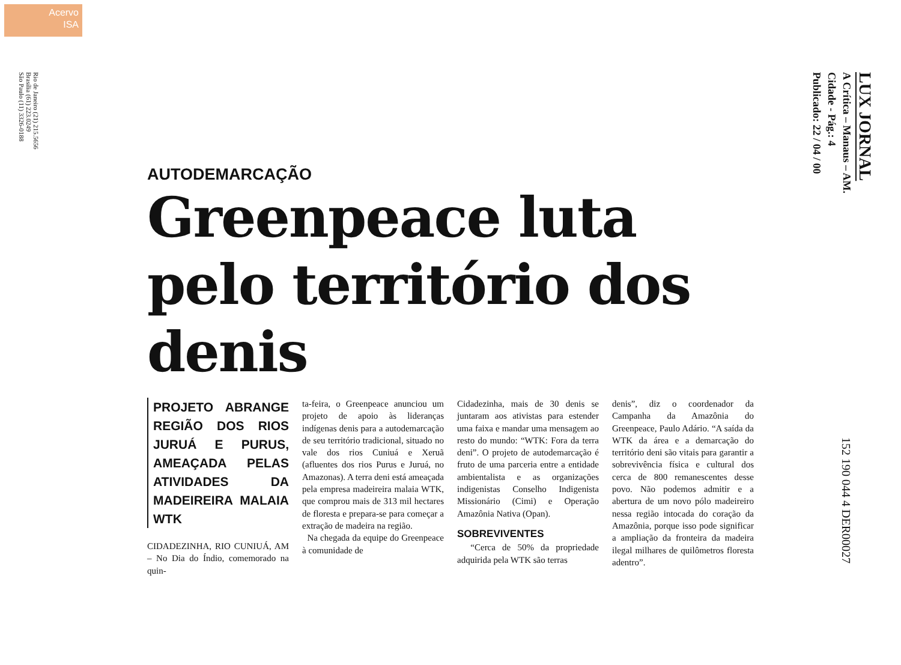Acervo
ISA
Rio de Janeiro (21) 215.5656
Brasília (61) 223.0249
São Paulo (11) 3326-0188
LUX JORNAL
A Crítica – Manaus – AM.
Cidade - Pág.: 4
Publicado: 22 / 04 / 00
AUTODEMARCAÇÃO
Greenpeace luta pelo território dos denis
PROJETO ABRANGE REGIÃO DOS RIOS JURUÁ E PURUS, AMEAÇADA PELAS ATIVIDADES DA MADEIREIRA MALAIA WTK
CIDADEZINHA, RIO CUNIUÁ, AM – No Dia do Índio, comemorado na quin-
ta-feira, o Greenpeace anunciou um projeto de apoio às lideranças indígenas denis para a autodemarcação de seu território tradicional, situado no vale dos rios Cuniuá e Xeruã (afluentes dos rios Purus e Juruá, no Amazonas). A terra deni está ameaçada pela empresa madeireira malaia WTK, que comprou mais de 313 mil hectares de floresta e prepara-se para começar a extração de madeira na região.
Na chegada da equipe do Greenpeace à comunidade de
Cidadezinha, mais de 30 denis se juntaram aos ativistas para estender uma faixa e mandar uma mensagem ao resto do mundo: “WTK: Fora da terra deni”. O projeto de autodemarcação é fruto de uma parceria entre a entidade ambientalista e as organizações indigenistas Conselho Indigenista Missionário (Cimi) e Operação Amazônia Nativa (Opan).
SOBREVIVENTES
“Cerca de 50% da propriedade adquirida pela WTK são terras
denis”, diz o coordenador da Campanha da Amazônia do Greenpeace, Paulo Adário. “A saída da WTK da área e a demarcação do território deni são vitais para garantir a sobrevivência física e cultural dos cerca de 800 remanescentes desse povo. Não podemos admitir e a abertura de um novo pólo madeireiro nessa região intocada do coração da Amazônia, porque isso pode significar a ampliação da fronteira da madeira ilegal milhares de quilômetros floresta adentro”.
152 190 044 4 DER00027